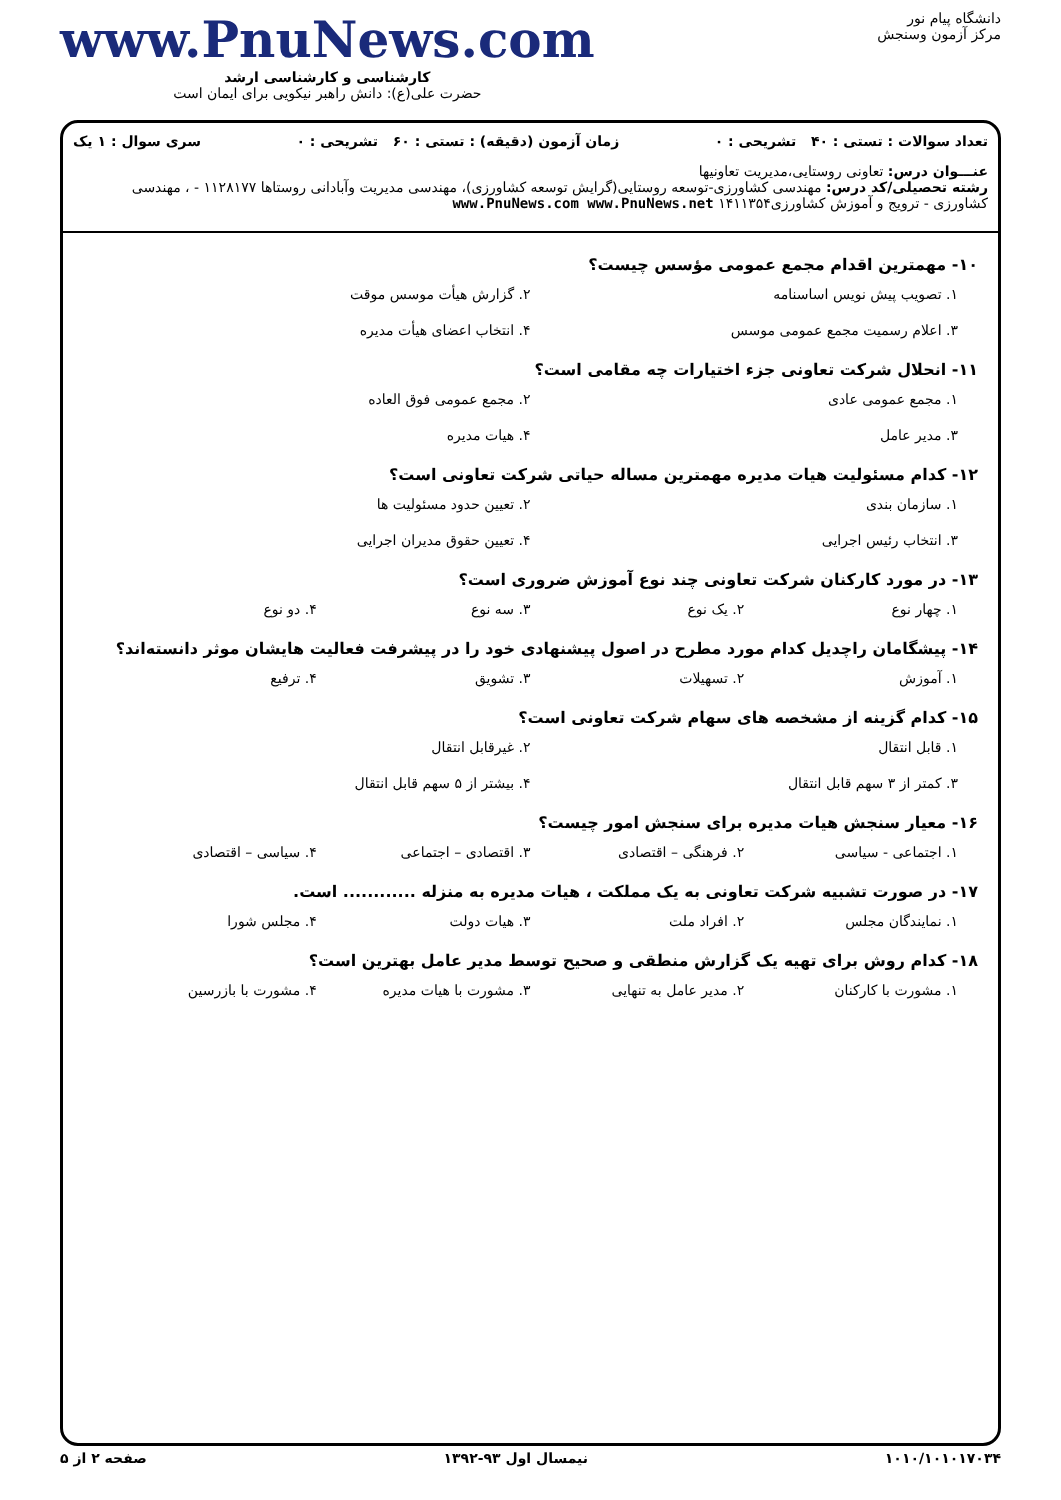دانشگاه پیام نور
مرکز آزمون وسنجش
www.PnuNews.com
کارشناسی و کارشناسی ارشد
حضرت علی(ع): دانش راهبر نیکویی برای ایمان است
تعداد سوالات : تستی : ۴۰ تشریحی : ۰ زمان آزمون (دقیقه) : تستی : ۶۰ تشریحی : ۰ سری سوال : ۱ یک
عنـــوان درس: تعاونی روستایی،مدیریت تعاونیها
رشته تحصیلی/کد درس: مهندسی کشاورزی-توسعه روستایی(گرایش توسعه کشاورزی)، مهندسی مدیریت وآبادانی روستاها ۱۱۲۸۱۷۷ - ، مهندسی کشاورزی - ترویج و آموزش کشاورزی۱۴۱۱۳۵۴ www.PnuNews.com www.PnuNews.net
۱۰- مهمترین اقدام مجمع عمومی مؤسس چیست؟
۱. تصویب پیش نویس اساسنامه ۲. گزارش هیأت موسس موقت ۳. اعلام رسمیت مجمع عمومی موسس ۴. انتخاب اعضای هیأت مدیره
۱۱- انحلال شرکت تعاونی جزء اختیارات چه مقامی است؟
۱. مجمع عمومی عادی ۲. مجمع عمومی فوق العاده ۳. مدیر عامل ۴. هیات مدیره
۱۲- کدام مسئولیت هیات مدیره مهمترین مساله حیاتی شرکت تعاونی است؟
۱. سازمان بندی ۲. تعیین حدود مسئولیت ها ۳. انتخاب رئیس اجرایی ۴. تعیین حقوق مدیران اجرایی
۱۳- در مورد کارکنان شرکت تعاونی چند نوع آموزش ضروری است؟
۱. چهار نوع ۲. یک نوع ۳. سه نوع ۴. دو نوع
۱۴- پیشگامان راچدیل کدام مورد مطرح در اصول پیشنهادی خود را در پیشرفت فعالیت هایشان موثر دانسته‌اند؟
۱. آموزش ۲. تسهیلات ۳. تشویق ۴. ترفیع
۱۵- کدام گزینه از مشخصه های سهام شرکت تعاونی است؟
۱. قابل انتقال ۲. غیرقابل انتقال ۳. کمتر از ۳ سهم قابل انتقال ۴. بیشتر از ۵ سهم قابل انتقال
۱۶- معیار سنجش هیات مدیره برای سنجش امور چیست؟
۱. اجتماعی - سیاسی ۲. فرهنگی – اقتصادی ۳. اقتصادی – اجتماعی ۴. سیاسی – اقتصادی
۱۷- در صورت تشبیه شرکت تعاونی به یک مملکت ، هیات مدیره به منزله ............ است.
۱. نمایندگان مجلس ۲. افراد ملت ۳. هیات دولت ۴. مجلس شورا
۱۸- کدام روش برای تهیه یک گزارش منطقی و صحیح توسط مدیر عامل بهترین است؟
۱. مشورت با کارکنان ۲. مدیر عامل به تنهایی ۳. مشورت با هیات مدیره ۴. مشورت با بازرسین
۱۰۱۰/۱۰۱۰۱۷۰۳۴ نیمسال اول ۹۳-۱۳۹۲ صفحه ۲ از ۵